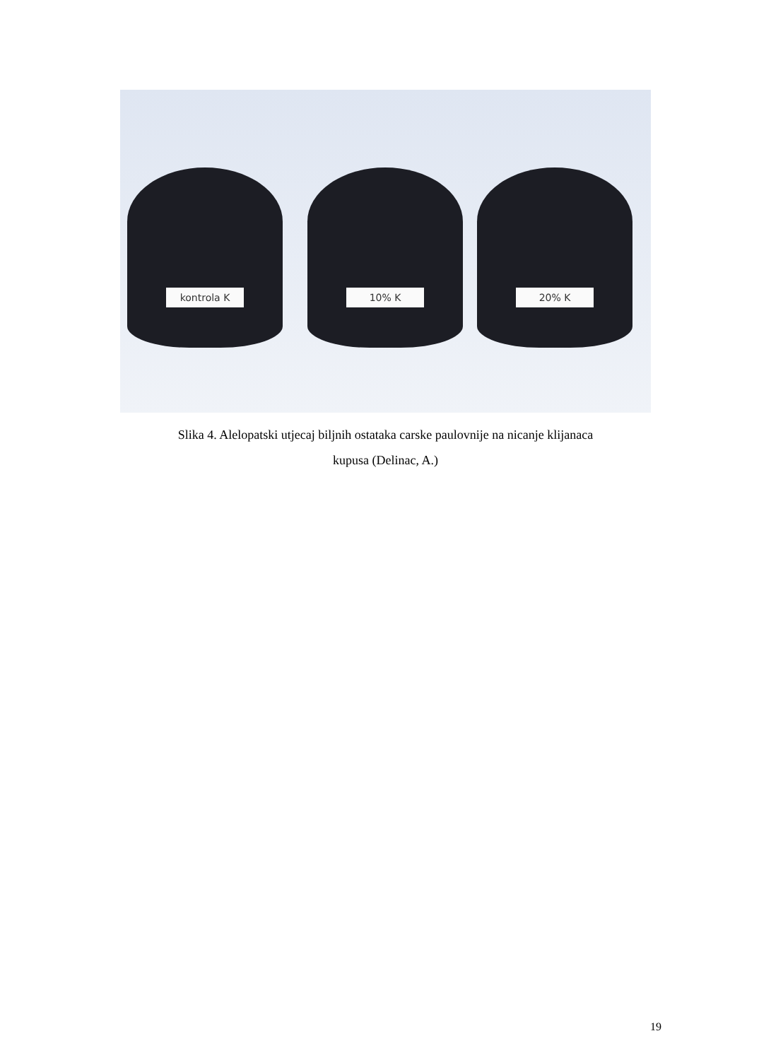kontrola K 10% K 20% K
Slika 4. Alelopatski utjecaj biljnih ostataka carske paulovnije na nicanje klijanaca
kupusa (Delinac, A.)
19